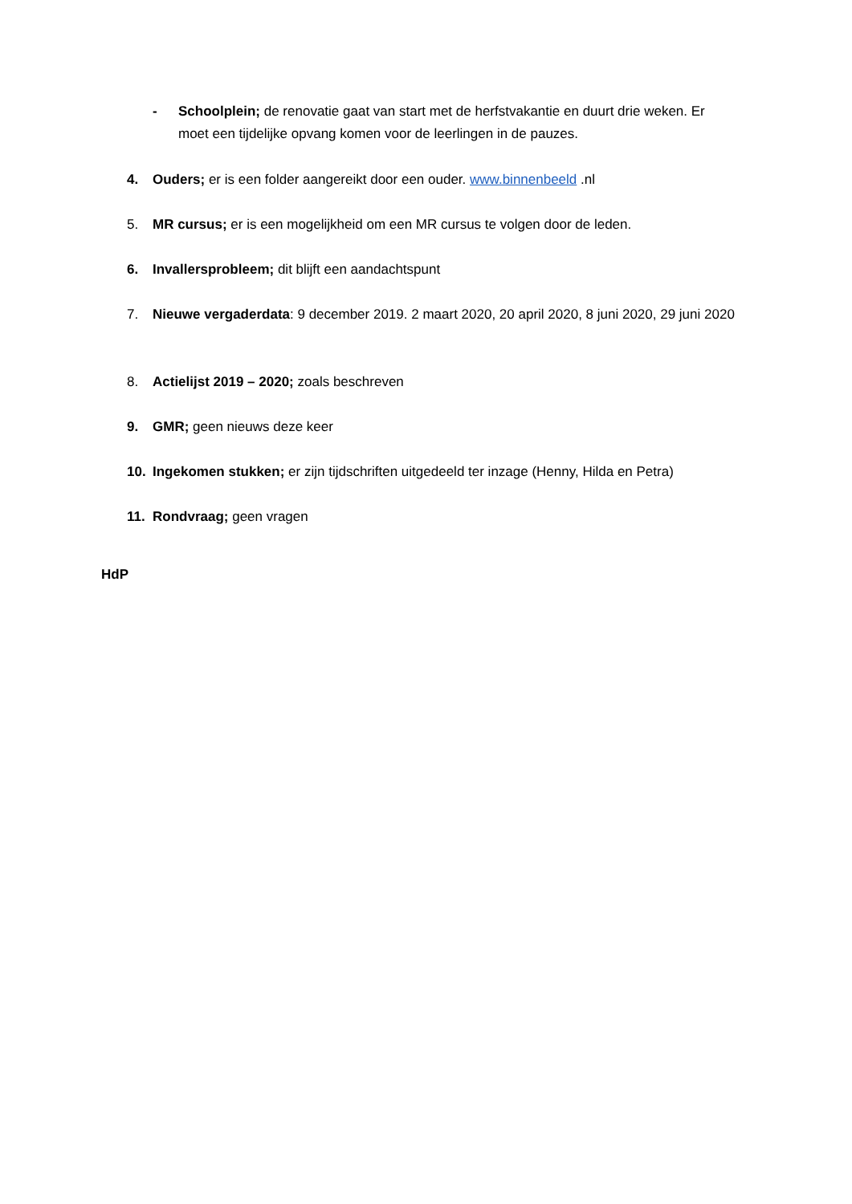- Schoolplein; de renovatie gaat van start met de herfstvakantie en duurt drie weken. Er moet een tijdelijke opvang komen voor de leerlingen in de pauzes.
4. Ouders; er is een folder aangereikt door een ouder. www.binnenbeeld .nl
5. MR cursus; er is een mogelijkheid om een MR cursus te volgen door de leden.
6. Invallersprobleem; dit blijft een aandachtspunt
7. Nieuwe vergaderdata: 9 december 2019. 2 maart 2020, 20 april 2020, 8 juni 2020, 29 juni 2020
8. Actielijst 2019 – 2020; zoals beschreven
9. GMR; geen nieuws deze keer
10. Ingekomen stukken; er zijn tijdschriften uitgedeeld ter inzage (Henny, Hilda en Petra)
11. Rondvraag; geen vragen
HdP